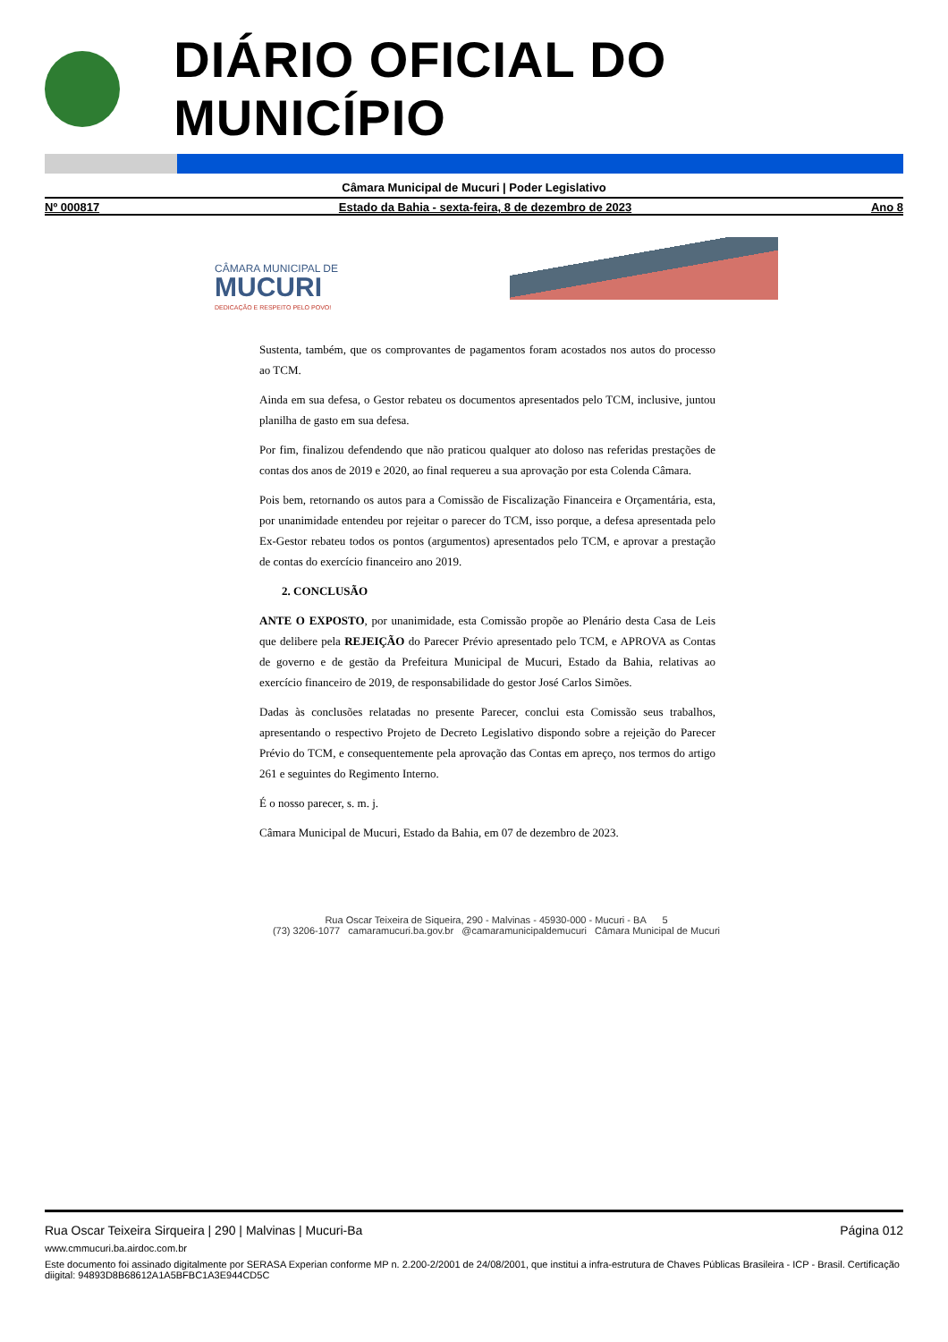DIÁRIO OFICIAL DO MUNICÍPIO
Câmara Municipal de Mucuri | Poder Legislativo
Nº 000817 Estado da Bahia - sexta-feira, 8 de dezembro de 2023 Ano 8
CÂMARA MUNICIPAL DE
MUCURI
DEDICAÇÃO E RESPEITO PELO POVO!
Sustenta, também, que os comprovantes de pagamentos foram acostados nos autos do processo ao TCM.
Ainda em sua defesa, o Gestor rebateu os documentos apresentados pelo TCM, inclusive, juntou planilha de gasto em sua defesa.
Por fim, finalizou defendendo que não praticou qualquer ato doloso nas referidas prestações de contas dos anos de 2019 e 2020, ao final requereu a sua aprovação por esta Colenda Câmara.
Pois bem, retornando os autos para a Comissão de Fiscalização Financeira e Orçamentária, esta, por unanimidade entendeu por rejeitar o parecer do TCM, isso porque, a defesa apresentada pelo Ex-Gestor rebateu todos os pontos (argumentos) apresentados pelo TCM, e aprovar a prestação de contas do exercício financeiro ano 2019.
2. CONCLUSÃO
ANTE O EXPOSTO, por unanimidade, esta Comissão propõe ao Plenário desta Casa de Leis que delibere pela REJEIÇÃO do Parecer Prévio apresentado pelo TCM, e APROVA as Contas de governo e de gestão da Prefeitura Municipal de Mucuri, Estado da Bahia, relativas ao exercício financeiro de 2019, de responsabilidade do gestor José Carlos Simões.
Dadas às conclusões relatadas no presente Parecer, conclui esta Comissão seus trabalhos, apresentando o respectivo Projeto de Decreto Legislativo dispondo sobre a rejeição do Parecer Prévio do TCM, e consequentemente pela aprovação das Contas em apreço, nos termos do artigo 261 e seguintes do Regimento Interno.
É o nosso parecer, s. m. j.
Câmara Municipal de Mucuri, Estado da Bahia, em 07 de dezembro de 2023.
Rua Oscar Teixeira de Siqueira, 290 - Malvinas - 45930-000 - Mucuri - BA 5
(73) 3206-1077 camaramucuri.ba.gov.br @camaramunicipaldemucuri Câmara Municipal de Mucuri
Rua Oscar Teixeira Sirqueira | 290 | Malvinas | Mucuri-Ba Página 012
www.cmmucuri.ba.airdoc.com.br
Este documento foi assinado digitalmente por SERASA Experian conforme MP n. 2.200-2/2001 de 24/08/2001, que institui a infra-estrutura de Chaves Públicas Brasileira - ICP - Brasil. Certificação diigital: 94893D8B68612A1A5BFBC1A3E944CD5C